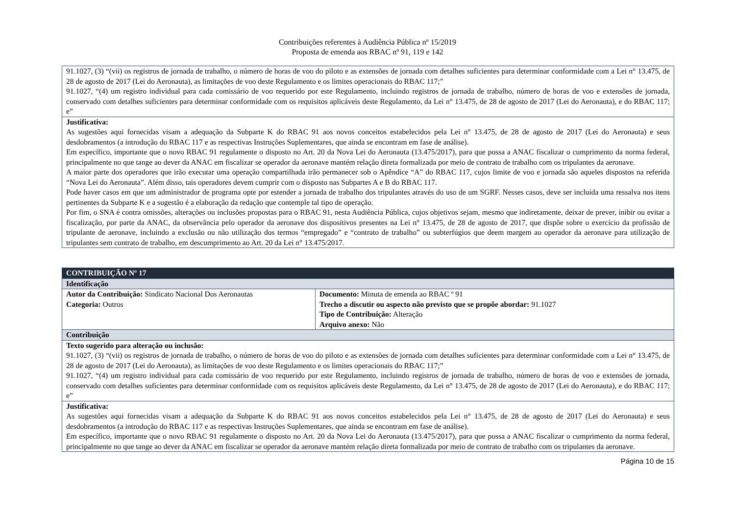Contribuições referentes à Audiência Pública nº 15/2019
Proposta de emenda aos RBAC nº 91, 119 e 142
| 91.1027, (3) “(vii) os registros de jornada de trabalho, o número de horas de voo do piloto e as extensões de jornada com detalhes suficientes para determinar conformidade com a Lei n° 13.475, de 28 de agosto de 2017 (Lei do Aeronauta), as limitações de voo deste Regulamento e os limites operacionais do RBAC 117;” 91.1027, “(4) um registro individual para cada comissário de voo requerido por este Regulamento, incluindo registros de jornada de trabalho, número de horas de voo e extensões de jornada, conservado com detalhes suficientes para determinar conformidade com os requisitos aplicáveis deste Regulamento, da Lei n° 13.475, de 28 de agosto de 2017 (Lei do Aeronauta), e do RBAC 117; e” |
| Justificativa: As sugestões aqui fornecidas visam a adequação da Subparte K do RBAC 91 aos novos conceitos estabelecidos pela Lei n° 13.475, de 28 de agosto de 2017 (Lei do Aeronauta) e seus desdobramentos (a introdução do RBAC 117 e as respectivas Instruções Suplementares, que ainda se encontram em fase de análise). Em específico, importante que o novo RBAC 91 regulamente o disposto no Art. 20 da Nova Lei do Aeronauta (13.475/2017), para que possa a ANAC fiscalizar o cumprimento da norma federal, principalmente no que tange ao dever da ANAC em fiscalizar se operador da aeronave mantém relação direta formalizada por meio de contrato de trabalho com os tripulantes da aeronave. A maior parte dos operadores que irão executar uma operação compartilhada irão permanecer sob o Apêndice “A” do RBAC 117, cujos limite de voo e jornada são aqueles dispostos na referida “Nova Lei do Aeronauta”. Além disso, tais operadores devem cumprir com o disposto nas Subpartes A e B do RBAC 117. Pode haver casos em que um administrador de programa opte por estender a jornada de trabalho dos tripulantes através do uso de um SGRF. Nesses casos, deve ser incluída uma ressalva nos itens pertinentes da Subparte K e a sugestão é a elaboração da redação que contemple tal tipo de operação. Por fim, o SNA é contra omissões, alterações ou inclusões propostas para o RBAC 91, nesta Audiência Pública, cujos objetivos sejam, mesmo que indiretamente, deixar de prever, inibir ou evitar a fiscalização, por parte da ANAC, da observância pelo operador da aeronave dos dispositivos presentes na Lei n° 13.475, de 28 de agosto de 2017, que dispõe sobre o exercício da profissão de tripulante de aeronave, incluindo a exclusão ou não utilização dos termos “empregado” e “contrato de trabalho” ou subterfúgios que deem margem ao operador da aeronave para utilização de tripulantes sem contrato de trabalho, em descumprimento ao Art. 20 da Lei n° 13.475/2017. |
| CONTRIBUIÇÃO Nº 17 | |
| Identificação | |
| Autor da Contribuição: Sindicato Nacional Dos Aeronautas Categoria: Outros | Documento: Minuta de emenda ao RBAC º 91 Trecho a discutir ou aspecto não previsto que se propõe abordar: 91.1027 Tipo de Contribuição: Alteração Arquivo anexo: Não |
| Contribuição | |
| Texto sugerido para alteração ou inclusão: 91.1027, (3) “(vii) os registros de jornada de trabalho, o número de horas de voo do piloto e as extensões de jornada com detalhes suficientes para determinar conformidade com a Lei n° 13.475, de 28 de agosto de 2017 (Lei do Aeronauta), as limitações de voo deste Regulamento e os limites operacionais do RBAC 117;” 91.1027, “(4) um registro individual para cada comissário de voo requerido por este Regulamento, incluindo registros de jornada de trabalho, número de horas de voo e extensões de jornada, conservado com detalhes suficientes para determinar conformidade com os requisitos aplicáveis deste Regulamento, da Lei n° 13.475, de 28 de agosto de 2017 (Lei do Aeronauta), e do RBAC 117; e” | |
| Justificativa: As sugestões aqui fornecidas visam a adequação da Subparte K do RBAC 91 aos novos conceitos estabelecidos pela Lei n° 13.475, de 28 de agosto de 2017 (Lei do Aeronauta) e seus desdobramentos (a introdução do RBAC 117 e as respectivas Instruções Suplementares, que ainda se encontram em fase de análise). Em específico, importante que o novo RBAC 91 regulamente o disposto no Art. 20 da Nova Lei do Aeronauta (13.475/2017), para que possa a ANAC fiscalizar o cumprimento da norma federal, principalmente no que tange ao dever da ANAC em fiscalizar se operador da aeronave mantém relação direta formalizada por meio de contrato de trabalho com os tripulantes da aeronave. | |
Página 10 de 15